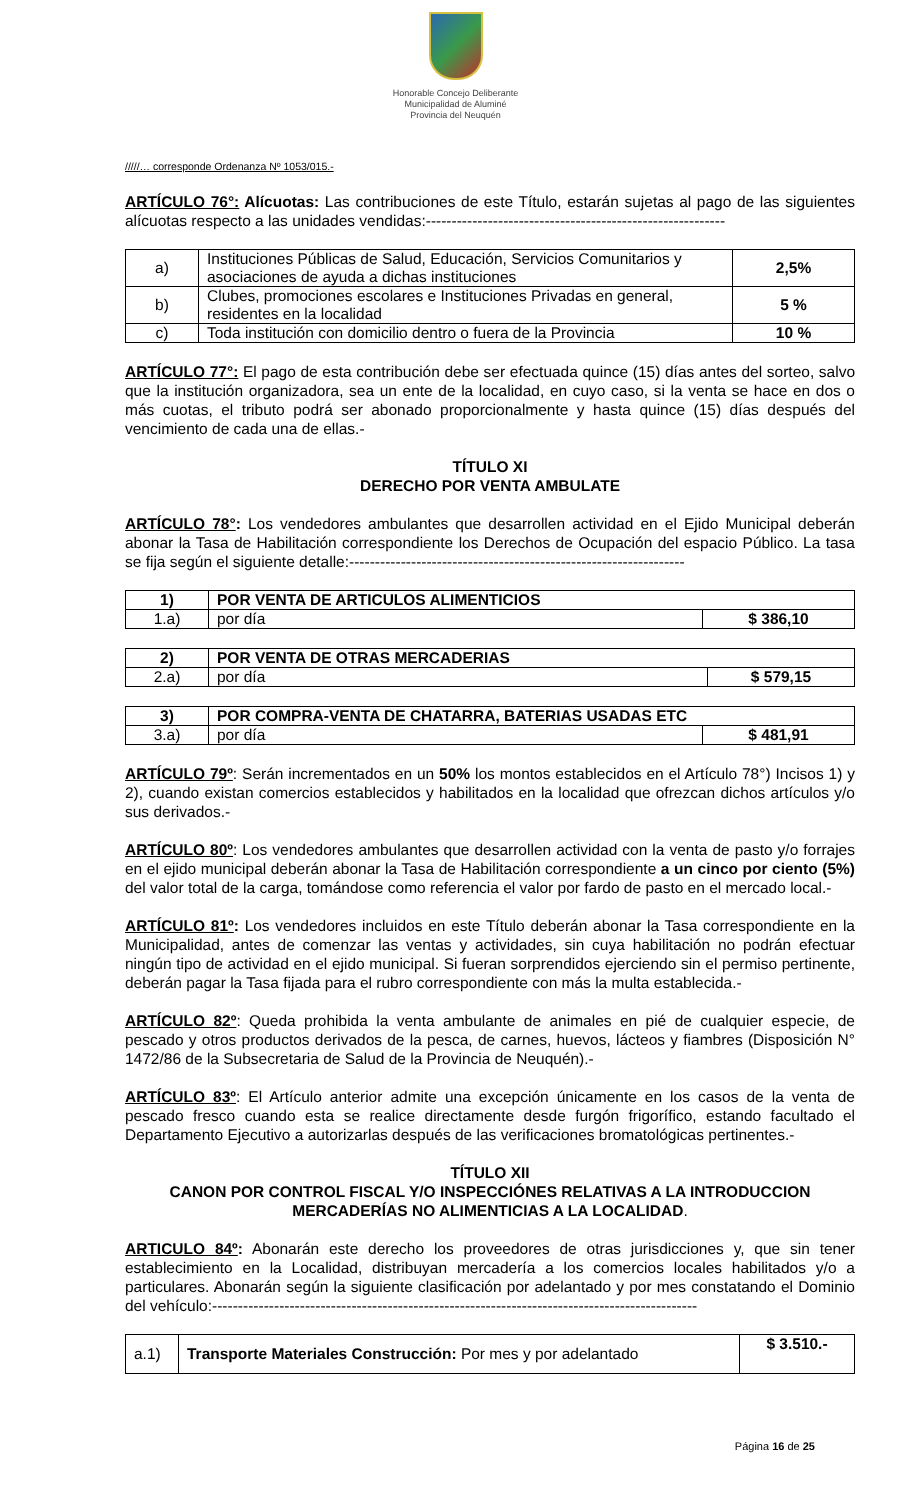Honorable Concejo Deliberante
Municipalidad de Aluminé
Provincia del Neuquén
/////… corresponde Ordenanza Nº 1053/015.-
ARTÍCULO 76°: Alícuotas: Las contribuciones de este Título, estarán sujetas al pago de las siguientes alícuotas respecto a las unidades vendidas:----------------------------------------------------------
| a) | Instituciones Públicas de Salud, Educación, Servicios Comunitarios y asociaciones de ayuda a dichas instituciones | 2,5% |
| b) | Clubes, promociones escolares e Instituciones Privadas en general, residentes en la localidad | 5 % |
| c) | Toda institución con domicilio dentro o fuera de la Provincia | 10 % |
ARTÍCULO 77°: El pago de esta contribución debe ser efectuada quince (15) días antes del sorteo, salvo que la institución organizadora, sea un ente de la localidad, en cuyo caso, si la venta se hace en dos o más cuotas, el tributo podrá ser abonado proporcionalmente y hasta quince (15) días después del vencimiento de cada una de ellas.-
TÍTULO XI
DERECHO POR VENTA AMBULATE
ARTÍCULO 78°: Los vendedores ambulantes que desarrollen actividad en el Ejido Municipal deberán abonar la Tasa de Habilitación correspondiente los Derechos de Ocupación del espacio Público. La tasa se fija según el siguiente detalle:-----------------------------------------------------------------
| 1) | POR VENTA DE ARTICULOS ALIMENTICIOS | |
| 1.a) | por día | $ 386,10 |
| 2) | POR VENTA DE OTRAS MERCADERIAS | |
| 2.a) | por día | $ 579,15 |
| 3) | POR COMPRA-VENTA DE CHATARRA, BATERIAS USADAS ETC | |
| 3.a) | por día | $ 481,91 |
ARTÍCULO 79º: Serán incrementados en un 50% los montos establecidos en el Artículo 78°) Incisos 1) y 2), cuando existan comercios establecidos y habilitados en la localidad que ofrezcan dichos artículos y/o sus derivados.-
ARTÍCULO 80º: Los vendedores ambulantes que desarrollen actividad con la venta de pasto y/o forrajes en el ejido municipal deberán abonar la Tasa de Habilitación correspondiente a un cinco por ciento (5%) del valor total de la carga, tomándose como referencia el valor por fardo de pasto en el mercado local.-
ARTÍCULO 81º: Los vendedores incluidos en este Título deberán abonar la Tasa correspondiente en la Municipalidad, antes de comenzar las ventas y actividades, sin cuya habilitación no podrán efectuar ningún tipo de actividad en el ejido municipal. Si fueran sorprendidos ejerciendo sin el permiso pertinente, deberán pagar la Tasa fijada para el rubro correspondiente con más la multa establecida.-
ARTÍCULO 82º: Queda prohibida la venta ambulante de animales en pié de cualquier especie, de pescado y otros productos derivados de la pesca, de carnes, huevos, lácteos y fiambres (Disposición N° 1472/86 de la Subsecretaria de Salud de la Provincia de Neuquén).-
ARTÍCULO 83º: El Artículo anterior admite una excepción únicamente en los casos de la venta de pescado fresco cuando esta se realice directamente desde furgón frigorífico, estando facultado el Departamento Ejecutivo a autorizarlas después de las verificaciones bromatológicas pertinentes.-
TÍTULO XII
CANON POR CONTROL FISCAL Y/O INSPECCIÓNES RELATIVAS A LA INTRODUCCION MERCADERÍAS NO ALIMENTICIAS A LA LOCALIDAD.
ARTICULO 84º: Abonarán este derecho los proveedores de otras jurisdicciones y, que sin tener establecimiento en la Localidad, distribuyan mercadería a los comercios locales habilitados y/o a particulares. Abonarán según la siguiente clasificación por adelantado y por mes constatando el Dominio del vehículo:----------------------------------------------------------------------------------------------
| a.1) | Transporte Materiales Construcción: Por mes y por adelantado | $ 3.510.- |
Página 16 de 25